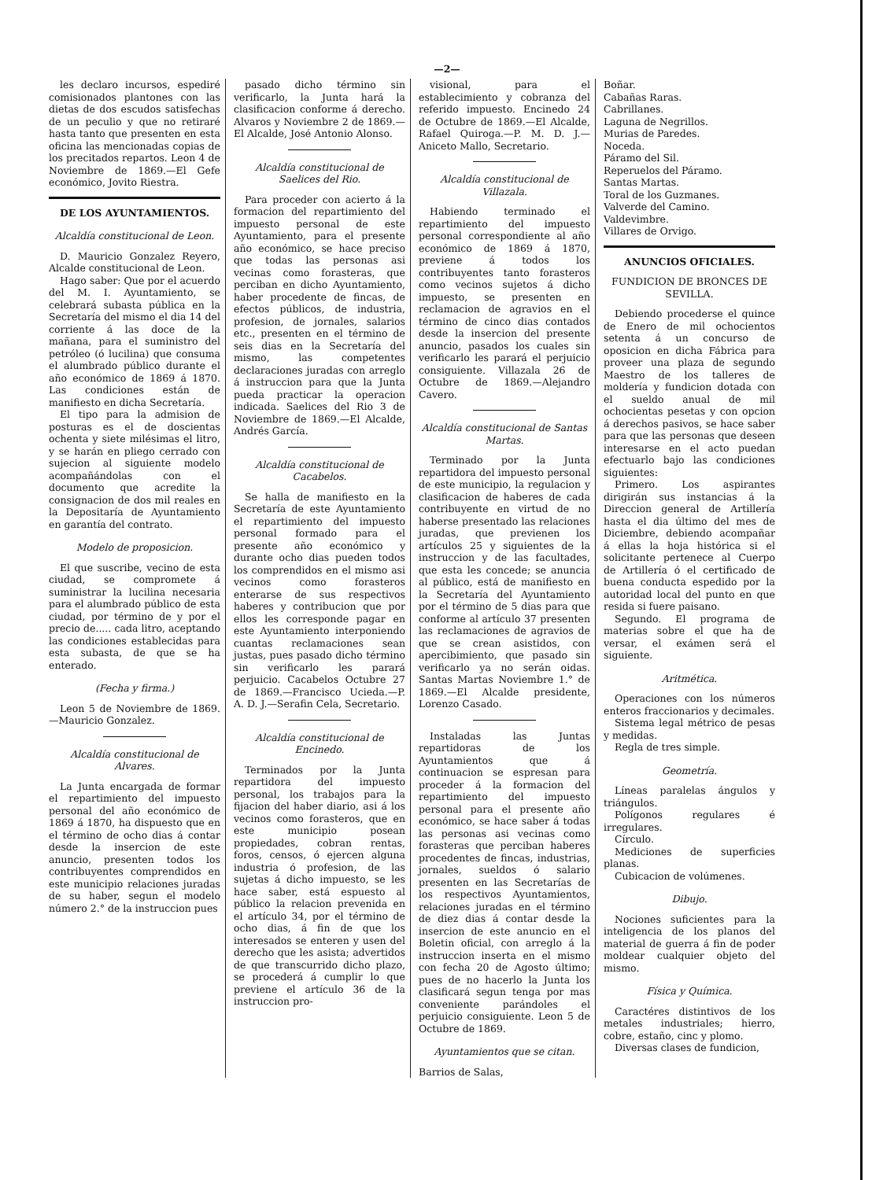—2—
les declaro incursos, espediré comisionados plantones con las dietas de dos escudos satisfechas de un peculio y que no retiraré hasta tanto que presenten en esta oficina las mencionadas copias de los precitados repartos. Leon 4 de Noviembre de 1869.—El Gefe económico, Jovito Riestra.
DE LOS AYUNTAMIENTOS.
Alcaldía constitucional de Leon.
D. Mauricio Gonzalez Reyero, Alcalde constitucional de Leon.
Hago saber: Que por el acuerdo del M. I. Ayuntamiento, se celebrará subasta pública en la Secretaría del mismo el dia 14 del corriente á las doce de la mañana, para el suministro del petróleo (ó lucilina) que consuma el alumbrado público durante el año económico de 1869 á 1870. Las condiciones están de manifiesto en dicha Secretaría.
El tipo para la admision de posturas es el de doscientas ochenta y siete milésimas el litro, y se harán en pliego cerrado con sujecion al siguiente modelo acompañándolas con el documento que acredite la consignacion de dos mil reales en la Depositaría de Ayuntamiento en garantía del contrato.
Modelo de proposicion.
El que suscribe, vecino de esta ciudad, se compromete á suministrar la lucilina necesaria para el alumbrado público de esta ciudad, por término de y por el precio de..... cada litro, aceptando las condiciones establecidas para esta subasta, de que se ha enterado.
(Fecha y firma.)
Leon 5 de Noviembre de 1869.—Mauricio Gonzalez.
Alcaldía constitucional de Alvares.
La Junta encargada de formar el repartimiento del impuesto personal del año económico de 1869 á 1870, ha dispuesto que en el término de ocho dias á contar desde la insercion de este anuncio, presenten todos los contribuyentes comprendidos en este municipio relaciones juradas de su haber, segun el modelo número 2.° de la instruccion pues
pasado dicho término sin verificarlo, la Junta hará la clasificacion conforme á derecho. Alvaros y Noviembre 2 de 1869.—El Alcalde, José Antonio Alonso.
Alcaldía constitucional de Saelices del Rio.
Para proceder con acierto á la formacion del repartimiento del impuesto personal de este Ayuntamiento, para el presente año económico, se hace preciso que todas las personas asi vecinas como forasteras, que perciban en dicho Ayuntamiento, haber procedente de fincas, de efectos públicos, de industria, profesion, de jornales, salarios etc., presenten en el término de seis dias en la Secretaría del mismo, las competentes declaraciones juradas con arreglo á instruccion para que la Junta pueda practicar la operacion indicada. Saelices del Rio 3 de Noviembre de 1869.—El Alcalde, Andrés García.
Alcaldía constitucional de Cacabelos.
Se halla de manifiesto en la Secretaría de este Ayuntamiento el repartimiento del impuesto personal formado para el presente año económico y durante ocho dias pueden todos los comprendidos en el mismo asi vecinos como forasteros enterarse de sus respectivos haberes y contribucion que por ellos les corresponde pagar en este Ayuntamiento interponiendo cuantas reclamaciones sean justas, pues pasado dicho término sin verificarlo les parará perjuicio. Cacabelos Octubre 27 de 1869.—Francisco Ucieda.—P. A. D. J.—Serafin Cela, Secretario.
Alcaldía constitucional de Encinedo.
Terminados por la Junta repartidora del impuesto personal, los trabajos para la fijacion del haber diario, asi á los vecinos como forasteros, que en este municipio posean propiedades, cobran rentas, foros, censos, ó ejercen alguna industria ó profesion, de las sujetas á dicho impuesto, se les hace saber, está espuesto al público la relacion prevenida en el artículo 34, por el término de ocho dias, á fin de que los interesados se enteren y usen del derecho que les asista; advertidos de que transcurrido dicho plazo, se procederá á cumplir lo que previene el artículo 36 de la instruccion pro-
visional, para el establecimiento y cobranza del referido impuesto. Encinedo 24 de Octubre de 1869.—El Alcalde, Rafael Quiroga.—P. M. D. J.—Aniceto Mallo, Secretario.
Alcaldía constitucional de Villazala.
Habiendo terminado el repartimiento del impuesto personal correspondiente al año económico de 1869 á 1870, previene á todos los contribuyentes tanto forasteros como vecinos sujetos á dicho impuesto, se presenten en reclamacion de agravios en el término de cinco dias contados desde la insercion del presente anuncio, pasados los cuales sin verificarlo les parará el perjuicio consiguiente. Villazala 26 de Octubre de 1869.—Alejandro Cavero.
Alcaldía constitucional de Santas Martas.
Terminado por la Junta repartidora del impuesto personal de este municipio, la regulacion y clasificacion de haberes de cada contribuyente en virtud de no haberse presentado las relaciones juradas, que previenen los artículos 25 y siguientes de la instruccion y de las facultades, que esta les concede; se anuncia al público, está de manifiesto en la Secretaría del Ayuntamiento por el término de 5 dias para que conforme al artículo 37 presenten las reclamaciones de agravios de que se crean asistidos, con apercibimiento, que pasado sin verificarlo ya no serán oidas. Santas Martas Noviembre 1.° de 1869.—El Alcalde presidente, Lorenzo Casado.
Instaladas las Juntas repartidoras de los Ayuntamientos que á continuacion se espresan para proceder á la formacion del repartimiento del impuesto personal para el presente año económico, se hace saber á todas las personas asi vecinas como forasteras que perciban haberes procedentes de fincas, industrias, jornales, sueldos ó salario presenten en las Secretarías de los respectivos Ayuntamientos, relaciones juradas en el término de diez dias á contar desde la insercion de este anuncio en el Boletin oficial, con arreglo á la instruccion inserta en el mismo con fecha 20 de Agosto último; pues de no hacerlo la Junta los clasificará segun tenga por mas conveniente parándoles el perjuicio consiguiente. Leon 5 de Octubre de 1869.
Ayuntamientos que se citan.
Barrios de Salas,
Boñar.
Cabañas Raras.
Cabrillanes.
Laguna de Negrillos.
Murias de Paredes.
Noceda.
Páramo del Sil.
Reperuelos del Páramo.
Santas Martas.
Toral de los Guzmanes.
Valverde del Camino.
Valdevimbre.
Villares de Orvigo.
ANUNCIOS OFICIALES.
FUNDICION DE BRONCES DE SEVILLA.
Debiendo procederse el quince de Enero de mil ochocientos setenta á un concurso de oposicion en dicha Fábrica para proveer una plaza de segundo Maestro de los talleres de moldería y fundicion dotada con el sueldo anual de mil ochocientas pesetas y con opcion á derechos pasivos, se hace saber para que las personas que deseen interesarse en el acto puedan efectuarlo bajo las condiciones siguientes:
Primero. Los aspirantes dirigirán sus instancias á la Direccion general de Artillería hasta el dia último del mes de Diciembre, debiendo acompañar á ellas la hoja histórica si el solicitante pertenece al Cuerpo de Artillería ó el certificado de buena conducta espedido por la autoridad local del punto en que resida si fuere paisano.
Segundo. El programa de materias sobre el que ha de versar, el exámen será el siguiente.
Aritmética.
Operaciones con los números enteros fraccionarios y decimales.
Sistema legal métrico de pesas y medidas.
Regla de tres simple.
Geometría.
Líneas paralelas ángulos y triángulos.
Polígonos regulares é irregulares.
Círculo.
Mediciones de superficies planas.
Cubicacion de volúmenes.
Dibujo.
Nociones suficientes para la inteligencia de los planos del material de guerra á fin de poder moldear cualquier objeto del mismo.
Física y Química.
Caractéres distintivos de los metales industriales; hierro, cobre, estaño, cinc y plomo.
Diversas clases de fundicion,